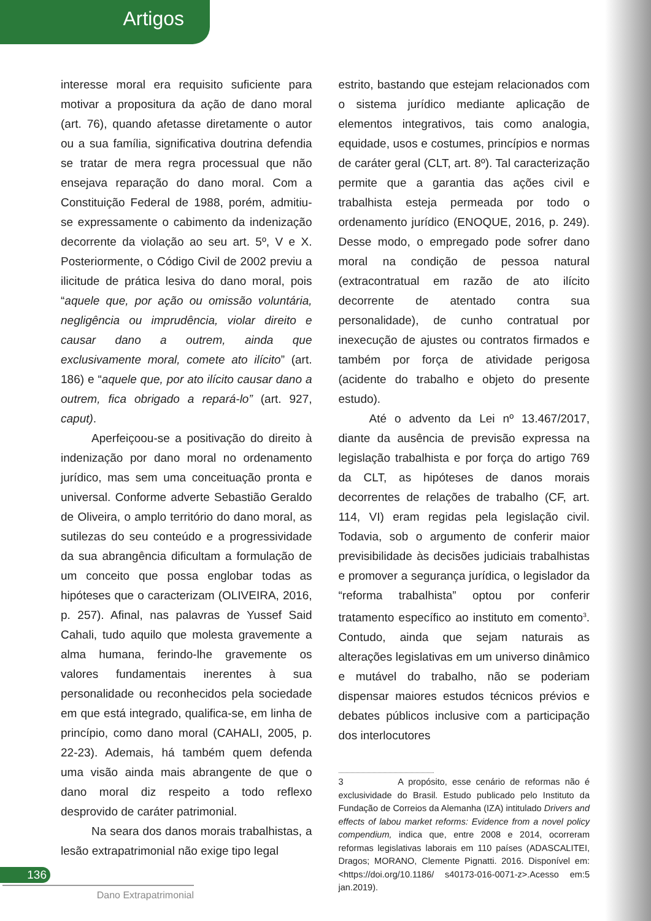Artigos
interesse moral era requisito suficiente para motivar a propositura da ação de dano moral (art. 76), quando afetasse diretamente o autor ou a sua família, significativa doutrina defendia se tratar de mera regra processual que não ensejava reparação do dano moral. Com a Constituição Federal de 1988, porém, admitiu-se expressamente o cabimento da indenização decorrente da violação ao seu art. 5º, V e X. Posteriormente, o Código Civil de 2002 previu a ilicitude de prática lesiva do dano moral, pois “aquele que, por ação ou omissão voluntária, negligência ou imprudência, violar direito e causar dano a outrem, ainda que exclusivamente moral, comete ato ilícito” (art. 186) e “aquele que, por ato ilícito causar dano a outrem, fica obrigado a repará-lo” (art. 927, caput).
Aperfeiçoou-se a positivação do direito à indenização por dano moral no ordenamento jurídico, mas sem uma conceituação pronta e universal. Conforme adverte Sebastião Geraldo de Oliveira, o amplo território do dano moral, as sutilezas do seu conteúdo e a progressividade da sua abrangência dificultam a formulação de um conceito que possa englobar todas as hipóteses que o caracterizam (OLIVEIRA, 2016, p. 257). Afinal, nas palavras de Yussef Said Cahali, tudo aquilo que molesta gravemente a alma humana, ferindo-lhe gravemente os valores fundamentais inerentes à sua personalidade ou reconhecidos pela sociedade em que está integrado, qualifica-se, em linha de princípio, como dano moral (CAHALI, 2005, p. 22-23). Ademais, há também quem defenda uma visão ainda mais abrangente de que o dano moral diz respeito a todo reflexo desprovido de caráter patrimonial.
Na seara dos danos morais trabalhistas, a lesão extrapatrimonial não exige tipo legal
estrito, bastando que estejam relacionados com o sistema jurídico mediante aplicação de elementos integrativos, tais como analogia, equidade, usos e costumes, princípios e normas de caráter geral (CLT, art. 8º). Tal caracterização permite que a garantia das ações civil e trabalhista esteja permeada por todo o ordenamento jurídico (ENOQUE, 2016, p. 249). Desse modo, o empregado pode sofrer dano moral na condição de pessoa natural (extracontratual em razão de ato ilícito decorrente de atentado contra sua personalidade), de cunho contratual por inexecução de ajustes ou contratos firmados e também por força de atividade perigosa (acidente do trabalho e objeto do presente estudo).
Até o advento da Lei nº 13.467/2017, diante da ausência de previsão expressa na legislação trabalhista e por força do artigo 769 da CLT, as hipóteses de danos morais decorrentes de relações de trabalho (CF, art. 114, VI) eram regidas pela legislação civil. Todavia, sob o argumento de conferir maior previsibilidade às decisões judiciais trabalhistas e promover a segurança jurídica, o legislador da “reforma trabalhista” optou por conferir tratamento específico ao instituto em comento<sup>3</sup>. Contudo, ainda que sejam naturais as alterações legislativas em um universo dinâmico e mutável do trabalho, não se poderiam dispensar maiores estudos técnicos prévios e debates públicos inclusive com a participação dos interlocutores
3 A propósito, esse cenário de reformas não é exclusividade do Brasil. Estudo publicado pelo Instituto da Fundação de Correios da Alemanha (IZA) intitulado Drivers and effects of labou market reforms: Evidence from a novel policy compendium, indica que, entre 2008 e 2014, ocorreram reformas legislativas laborais em 110 países (ADASCALITEI, Dragos; MORANO, Clemente Pignatti. 2016. Disponível em: <https://doi.org/10.1186/ s40173-016-0071-z>.Acesso em:5 jan.2019).
136
Dano Extrapatrimonial